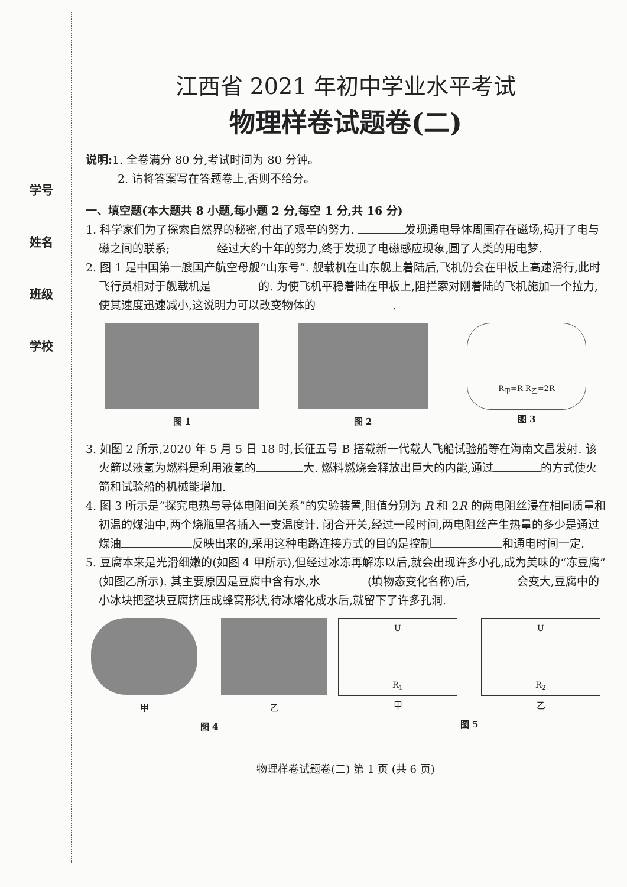学号
姓名
班级
学校
江西省 2021 年初中学业水平考试
物理样卷试题卷(二)
说明: 1. 全卷满分 80 分,考试时间为 80 分钟。
2. 请将答案写在答题卷上,否则不给分。
一、填空题(本大题共 8 小题,每小题 2 分,每空 1 分,共 16 分)
1. 科学家们为了探索自然界的秘密,付出了艰辛的努力. 发现通电导体周围存在磁场,揭开了电与磁之间的联系; 经过大约十年的努力,终于发现了电磁感应现象,圆了人类的用电梦.
2. 图 1 是中国第一艘国产航空母舰“山东号”. 舰载机在山东舰上着陆后,飞机仍会在甲板上高速滑行,此时飞行员相对于舰载机是 的. 为使飞机平稳着陆在甲板上,阻拦索对刚着陆的飞机施加一个拉力,使其速度迅速减小,这说明力可以改变物体的 .
图 1 图 2
R<sub>甲</sub>=R R<sub>乙</sub>=2R
图 3
3. 如图 2 所示,2020 年 5 月 5 日 18 时,长征五号 B 搭载新一代载人飞船试验船等在海南文昌发射. 该火箭以液氢为燃料是利用液氢的 大. 燃料燃烧会释放出巨大的内能,通过 的方式使火箭和试验船的机械能增加.
4. 图 3 所示是“探究电热与导体电阻间关系”的实验装置,阻值分别为 R 和 2R 的两电阻丝浸在相同质量和初温的煤油中,两个烧瓶里各插入一支温度计. 闭合开关,经过一段时间,两电阻丝产生热量的多少是通过煤油 反映出来的,采用这种电路连接方式的目的是控制 和通电时间一定.
5. 豆腐本来是光滑细嫩的(如图 4 甲所示),但经过冰冻再解冻以后,就会出现许多小孔,成为美味的“冻豆腐”(如图乙所示). 其主要原因是豆腐中含有水,水 (填物态变化名称)后, 会变大,豆腐中的小冰块把整块豆腐挤压成蜂窝形状,待冰熔化成水后,就留下了许多孔洞.
甲 乙
图 4
U
R<sub>1</sub>
甲
U
R<sub>2</sub>
乙
图 5
物理样卷试题卷(二) 第 1 页 (共 6 页)